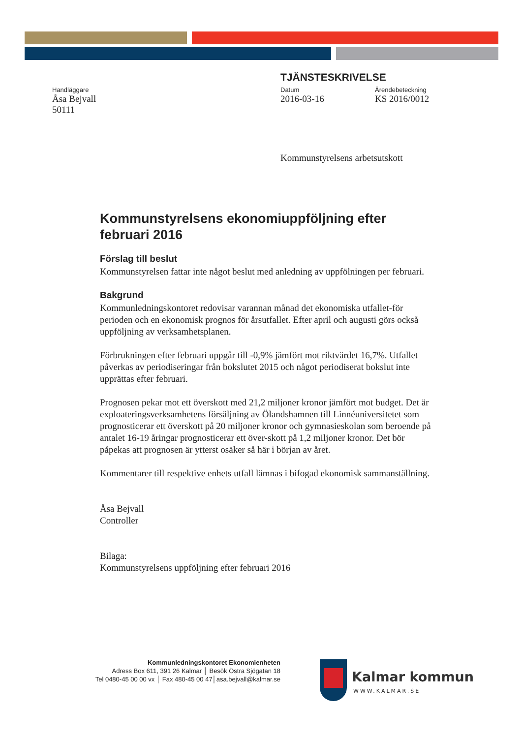TJÄNSTESKRIVELSE
Handläggare
Åsa Bejvall
50111
Datum
2016-03-16
Ärendebeteckning
KS 2016/0012
Kommunstyrelsens arbetsutskott
Kommunstyrelsens ekonomiuppföljning efter februari 2016
Förslag till beslut
Kommunstyrelsen fattar inte något beslut med anledning av uppfölningen per februari.
Bakgrund
Kommunledningskontoret redovisar varannan månad det ekonomiska utfallet-för perioden och en ekonomisk prognos för årsutfallet. Efter april och augusti görs också uppföljning av verksamhetsplanen.
Förbrukningen efter februari uppgår till -0,9% jämfört mot riktvärdet 16,7%. Utfallet påverkas av periodiseringar från bokslutet 2015 och något periodiserat bokslut inte upprättas efter februari.
Prognosen pekar mot ett överskott med 21,2 miljoner kronor jämfört mot budget. Det är exploateringsverksamhetens försäljning av Ölandshamnen till Linnéuniversitetet som prognosticerar ett överskott på 20 miljoner kronor och gymnasieskolan som beroende på antalet 16-19 åringar prognosticerar ett över-skott på 1,2 miljoner kronor. Det bör påpekas att prognosen är ytterst osäker så här i början av året.
Kommentarer till respektive enhets utfall lämnas i bifogad ekonomisk sammanställning.
Åsa Bejvall
Controller
Bilaga:
Kommunstyrelsens uppföljning efter februari 2016
Kommunledningskontoret Ekonomienheten
Adress Box 611, 391 26 Kalmar │ Besök Östra Sjögatan 18
Tel 0480-45 00 00 vx │ Fax 480-45 00 47│asa.bejvall@kalmar.se
Kalmar kommun
WWW.KALMAR.SE